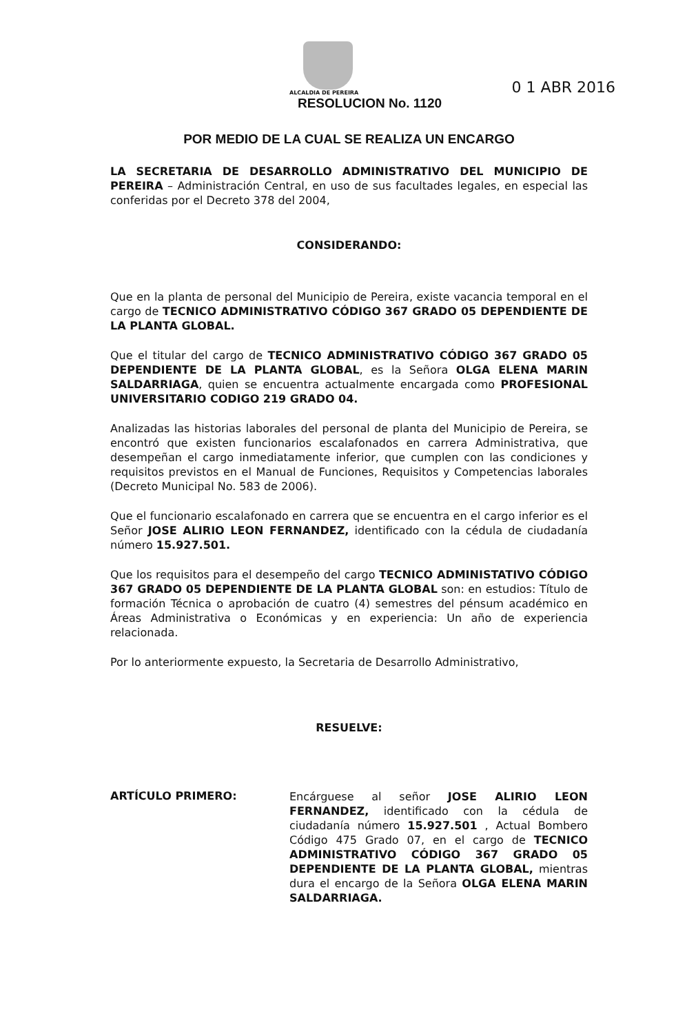ALCALDIA DE PEREIRA 0 1 ABR 2016
RESOLUCION No. 1120
POR MEDIO DE LA CUAL SE REALIZA UN ENCARGO
LA SECRETARIA DE DESARROLLO ADMINISTRATIVO DEL MUNICIPIO DE PEREIRA – Administración Central, en uso de sus facultades legales, en especial las conferidas por el Decreto 378 del 2004,
CONSIDERANDO:
Que en la planta de personal del Municipio de Pereira, existe vacancia temporal en el cargo de TECNICO ADMINISTRATIVO CÓDIGO 367 GRADO 05 DEPENDIENTE DE LA PLANTA GLOBAL.
Que el titular del cargo de TECNICO ADMINISTRATIVO CÓDIGO 367 GRADO 05 DEPENDIENTE DE LA PLANTA GLOBAL, es la Señora OLGA ELENA MARIN SALDARRIAGA, quien se encuentra actualmente encargada como PROFESIONAL UNIVERSITARIO CODIGO 219 GRADO 04.
Analizadas las historias laborales del personal de planta del Municipio de Pereira, se encontró que existen funcionarios escalafonados en carrera Administrativa, que desempeñan el cargo inmediatamente inferior, que cumplen con las condiciones y requisitos previstos en el Manual de Funciones, Requisitos y Competencias laborales (Decreto Municipal No. 583 de 2006).
Que el funcionario escalafonado en carrera que se encuentra en el cargo inferior es el Señor JOSE ALIRIO LEON FERNANDEZ, identificado con la cédula de ciudadanía número 15.927.501.
Que los requisitos para el desempeño del cargo TECNICO ADMINISTATIVO CÓDIGO 367 GRADO 05 DEPENDIENTE DE LA PLANTA GLOBAL son: en estudios: Título de formación Técnica o aprobación de cuatro (4) semestres del pénsum académico en Áreas Administrativa o Económicas y en experiencia: Un año de experiencia relacionada.
Por lo anteriormente expuesto, la Secretaria de Desarrollo Administrativo,
RESUELVE:
ARTÍCULO PRIMERO:
Encárguese al señor JOSE ALIRIO LEON FERNANDEZ, identificado con la cédula de ciudadanía número 15.927.501 , Actual Bombero Código 475 Grado 07, en el cargo de TECNICO ADMINISTRATIVO CÓDIGO 367 GRADO 05 DEPENDIENTE DE LA PLANTA GLOBAL, mientras dura el encargo de la Señora OLGA ELENA MARIN SALDARRIAGA.